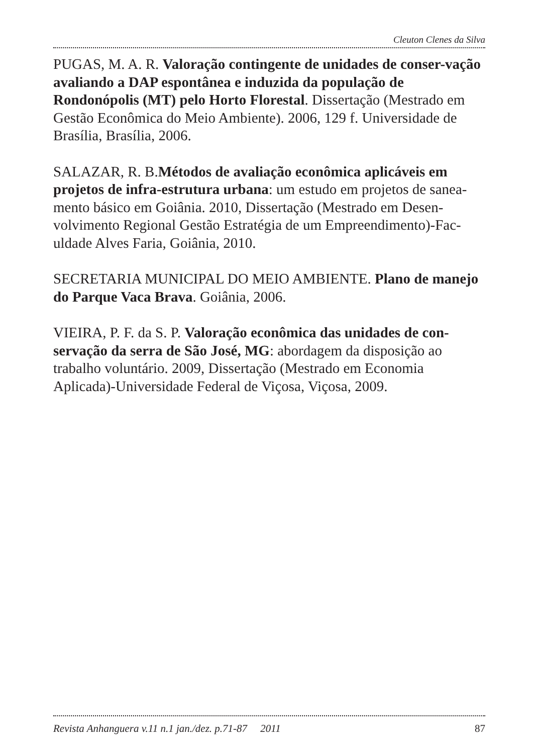Cleuton Clenes da Silva
PUGAS, M. A. R. Valoração contingente de unidades de conser-vação avaliando a DAP espontânea e induzida da população de Rondonópolis (MT) pelo Horto Florestal. Dissertação (Mestrado em Gestão Econômica do Meio Ambiente). 2006, 129 f. Universidade de Brasília, Brasília, 2006.
SALAZAR, R. B.Métodos de avaliação econômica aplicáveis em projetos de infra-estrutura urbana: um estudo em projetos de sanea-mento básico em Goiânia. 2010, Dissertação (Mestrado em Desen-volvimento Regional Gestão Estratégia de um Empreendimento)-Fac-uldade Alves Faria, Goiânia, 2010.
SECRETARIA MUNICIPAL DO MEIO AMBIENTE. Plano de manejo do Parque Vaca Brava. Goiânia, 2006.
VIEIRA, P. F. da S. P. Valoração econômica das unidades de con-servação da serra de São José, MG: abordagem da disposição ao trabalho voluntário. 2009, Dissertação (Mestrado em Economia Aplicada)-Universidade Federal de Viçosa, Viçosa, 2009.
Revista Anhanguera v.11 n.1 jan./dez. p.71-87 2011 87